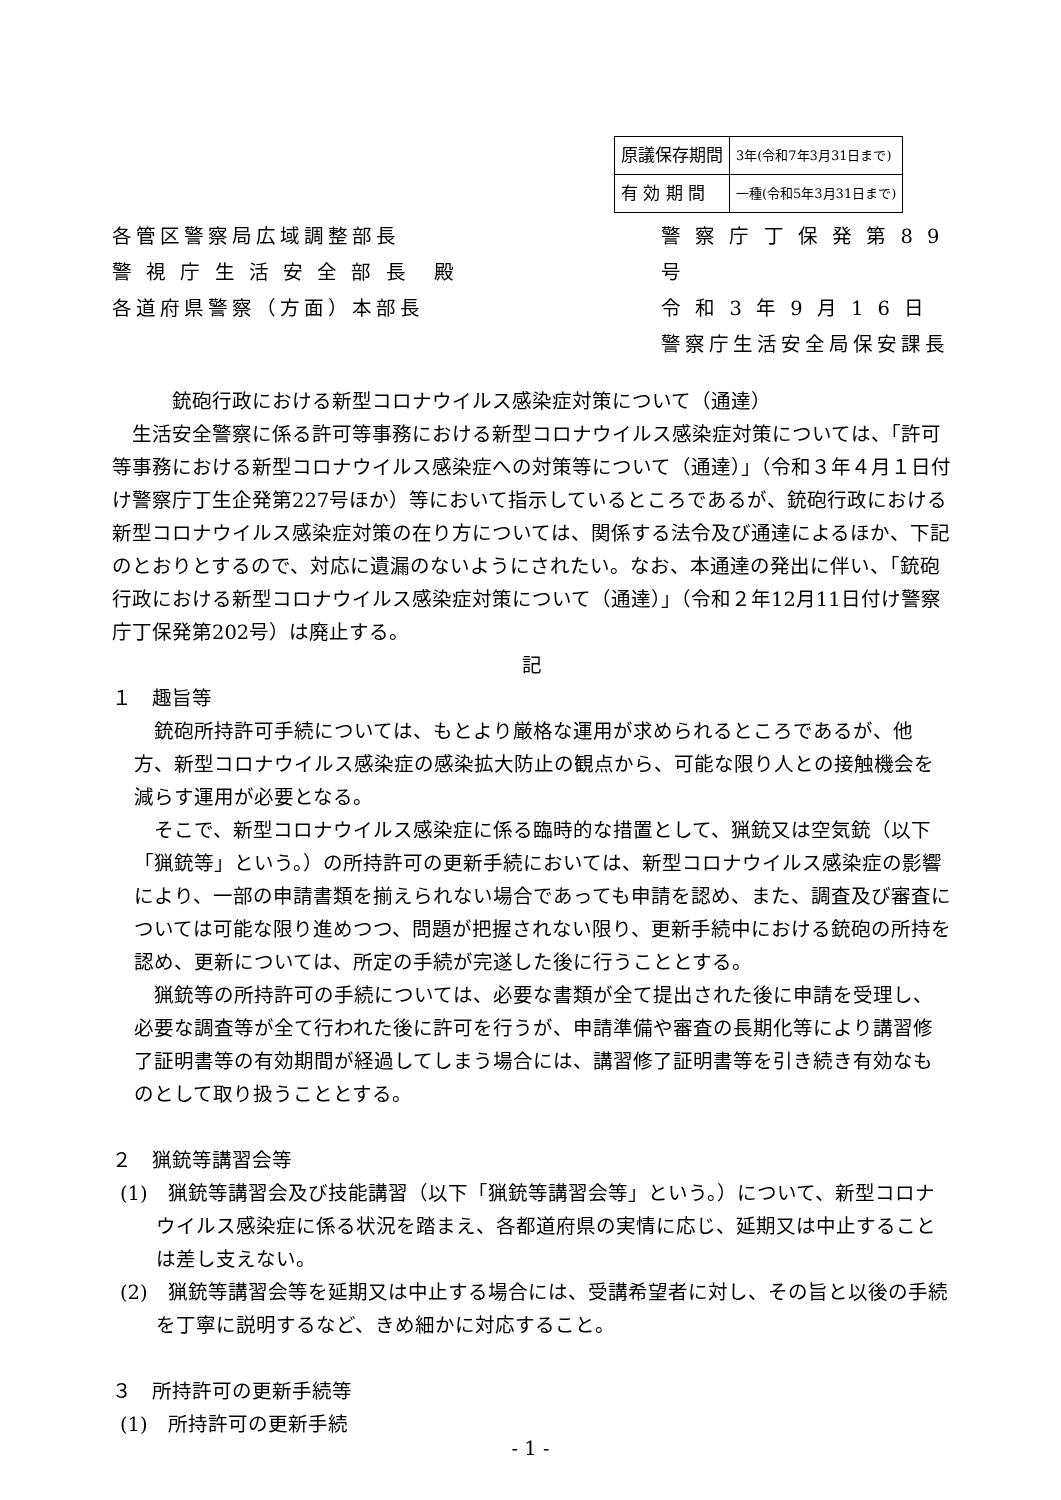| 原議保存期間 | 3年(令和7年3月31日まで) |
| 有 効 期 間 | 一種(令和5年3月31日まで) |
各管区警察局広域調整部長
警 視 庁 生 活 安 全 部 長　殿
各道府県警察（方面）本部長
警 察 庁 丁 保 発 第 8 9 号
令 和 3 年 9 月 1 6 日
警察庁生活安全局保安課長
銃砲行政における新型コロナウイルス感染症対策について（通達）
生活安全警察に係る許可等事務における新型コロナウイルス感染症対策については、「許可等事務における新型コロナウイルス感染症への対策等について（通達）」（令和３年４月１日付け警察庁丁生企発第227号ほか）等において指示しているところであるが、銃砲行政における新型コロナウイルス感染症対策の在り方については、関係する法令及び通達によるほか、下記のとおりとするので、対応に遺漏のないようにされたい。なお、本通達の発出に伴い、「銃砲行政における新型コロナウイルス感染症対策について（通達）」（令和２年12月11日付け警察庁丁保発第202号）は廃止する。
記
１　趣旨等
銃砲所持許可手続については、もとより厳格な運用が求められるところであるが、他方、新型コロナウイルス感染症の感染拡大防止の観点から、可能な限り人との接触機会を減らす運用が必要となる。
そこで、新型コロナウイルス感染症に係る臨時的な措置として、猟銃又は空気銃（以下「猟銃等」という。）の所持許可の更新手続においては、新型コロナウイルス感染症の影響により、一部の申請書類を揃えられない場合であっても申請を認め、また、調査及び審査については可能な限り進めつつ、問題が把握されない限り、更新手続中における銃砲の所持を認め、更新については、所定の手続が完遂した後に行うこととする。
猟銃等の所持許可の手続については、必要な書類が全て提出された後に申請を受理し、必要な調査等が全て行われた後に許可を行うが、申請準備や審査の長期化等により講習修了証明書等の有効期間が経過してしまう場合には、講習修了証明書等を引き続き有効なものとして取り扱うこととする。
２　猟銃等講習会等
(1)　猟銃等講習会及び技能講習（以下「猟銃等講習会等」という。）について、新型コロナウイルス感染症に係る状況を踏まえ、各都道府県の実情に応じ、延期又は中止することは差し支えない。
(2)　猟銃等講習会等を延期又は中止する場合には、受講希望者に対し、その旨と以後の手続を丁寧に説明するなど、きめ細かに対応すること。
３　所持許可の更新手続等
(1)　所持許可の更新手続
- 1 -